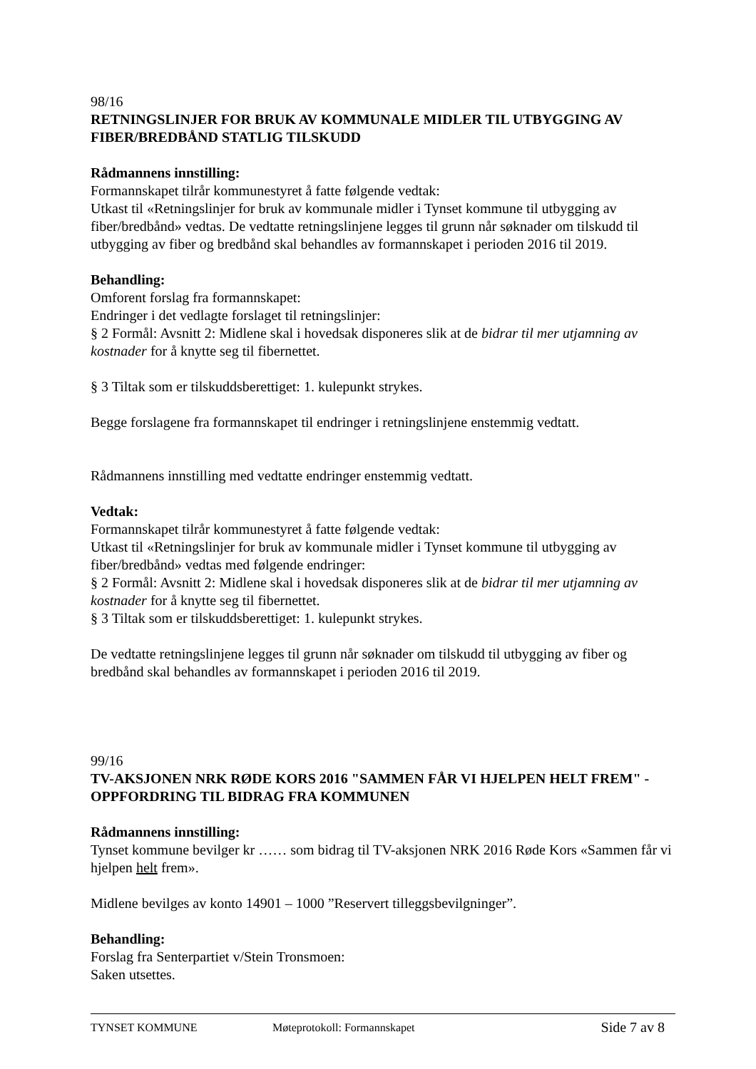98/16
RETNINGSLINJER FOR BRUK AV KOMMUNALE MIDLER TIL UTBYGGING AV FIBER/BREDBÅND STATLIG TILSKUDD
Rådmannens innstilling:
Formannskapet tilrår kommunestyret å fatte følgende vedtak:
Utkast til «Retningslinjer for bruk av kommunale midler i Tynset kommune til utbygging av fiber/bredbånd» vedtas. De vedtatte retningslinjene legges til grunn når søknader om tilskudd til utbygging av fiber og bredbånd skal behandles av formannskapet i perioden 2016 til 2019.
Behandling:
Omforent forslag fra formannskapet:
Endringer i det vedlagte forslaget til retningslinjer:
§ 2 Formål: Avsnitt 2: Midlene skal i hovedsak disponeres slik at de bidrar til mer utjamning av kostnader for å knytte seg til fibernettet.
§ 3 Tiltak som er tilskuddsberettiget: 1. kulepunkt strykes.
Begge forslagene fra formannskapet til endringer i retningslinjene enstemmig vedtatt.
Rådmannens innstilling med vedtatte endringer enstemmig vedtatt.
Vedtak:
Formannskapet tilrår kommunestyret å fatte følgende vedtak:
Utkast til «Retningslinjer for bruk av kommunale midler i Tynset kommune til utbygging av fiber/bredbånd» vedtas med følgende endringer:
§ 2 Formål: Avsnitt 2: Midlene skal i hovedsak disponeres slik at de bidrar til mer utjamning av kostnader for å knytte seg til fibernettet.
§ 3 Tiltak som er tilskuddsberettiget: 1. kulepunkt strykes.
De vedtatte retningslinjene legges til grunn når søknader om tilskudd til utbygging av fiber og bredbånd skal behandles av formannskapet i perioden 2016 til 2019.
99/16
TV-AKSJONEN NRK RØDE KORS 2016 "SAMMEN FÅR VI HJELPEN HELT FREM" - OPPFORDRING TIL BIDRAG FRA KOMMUNEN
Rådmannens innstilling:
Tynset kommune bevilger kr …… som bidrag til TV-aksjonen NRK 2016 Røde Kors «Sammen får vi hjelpen helt frem».
Midlene bevilges av konto 14901 – 1000 ”Reservert tilleggsbevilgninger”.
Behandling:
Forslag fra Senterpartiet v/Stein Tronsmoen:
Saken utsettes.
TYNSET KOMMUNE Møteprotokoll: Formannskapet Side 7 av 8